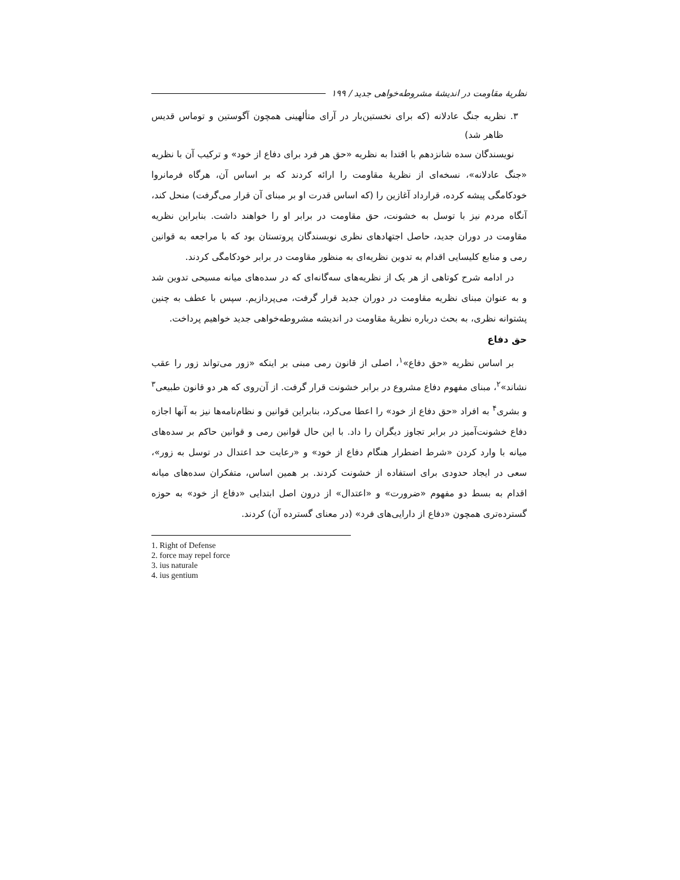نظریهٔ مقاومت در اندیشهٔ مشروطه‌خواهی جدید / ۱۹۹
۳. نظریه جنگ عادلانه (که برای نخستین‌بار در آرای متألهینی همچون آگوستین و توماس قدیس ظاهر شد)
نویسندگان سده شانزدهم با اقتدا به نظریه «حق هر فرد برای دفاع از خود» و ترکیب آن با نظریه «جنگ عادلانه»، نسخه‌ای از نظریهٔ مقاومت را ارائه کردند که بر اساس آن، هرگاه فرمانروا خودکامگی پیشه کرده، قرارداد آغازین را (که اساس قدرت او بر مبنای آن قرار می‌گرفت) منحل کند، آنگاه مردم نیز با توسل به خشونت، حق مقاومت در برابر او را خواهند داشت. بنابراین نظریه مقاومت در دوران جدید، حاصل اجتهادهای نظری نویسندگان پروتستان بود که با مراجعه به قوانین رمی و منابع کلیسایی اقدام به تدوین نظریه‌ای به منظور مقاومت در برابر خودکامگی کردند.
در ادامه شرح کوتاهی از هر یک از نظریه‌های سه‌گانه‌ای که در سده‌های میانه مسیحی تدوین شد و به عنوان مبنای نظریه مقاومت در دوران جدید قرار گرفت، می‌پردازیم. سپس با عطف به چنین پشتوانه نظری، به بحث درباره نظریهٔ مقاومت در اندیشه مشروطه‌خواهی جدید خواهیم پرداخت.
حق دفاع
بر اساس نظریه «حق دفاع»<sup>۱</sup>، اصلی از قانون رمی مبنی بر اینکه «زور می‌تواند زور را عقب نشاند»<sup>۲</sup>، مبنای مفهوم دفاع مشروع در برابر خشونت قرار گرفت. از آن‌روی که هر دو قانون طبیعی<sup>۳</sup> و بشری<sup>۴</sup> به افراد «حق دفاع از خود» را اعطا می‌کرد، بنابراین قوانین و نظام‌نامه‌ها نیز به آنها اجازه دفاع خشونت‌آمیز در برابر تجاوز دیگران را داد. با این حال قوانین رمی و قوانین حاکم بر سده‌های میانه با وارد کردن «شرط اضطرار هنگام دفاع از خود» و «رعایت حد اعتدال در توسل به زور»، سعی در ایجاد حدودی برای استفاده از خشونت کردند. بر همین اساس، متفکران سده‌های میانه اقدام به بسط دو مفهوم «ضرورت» و «اعتدال» از درون اصل ابتدایی «دفاع از خود» به حوزه گسترده‌تری همچون «دفاع از دارایی‌های فرد» (در معنای گسترده آن) کردند.
1. Right of Defense
2. force may repel force
3. ius naturale
4. ius gentium